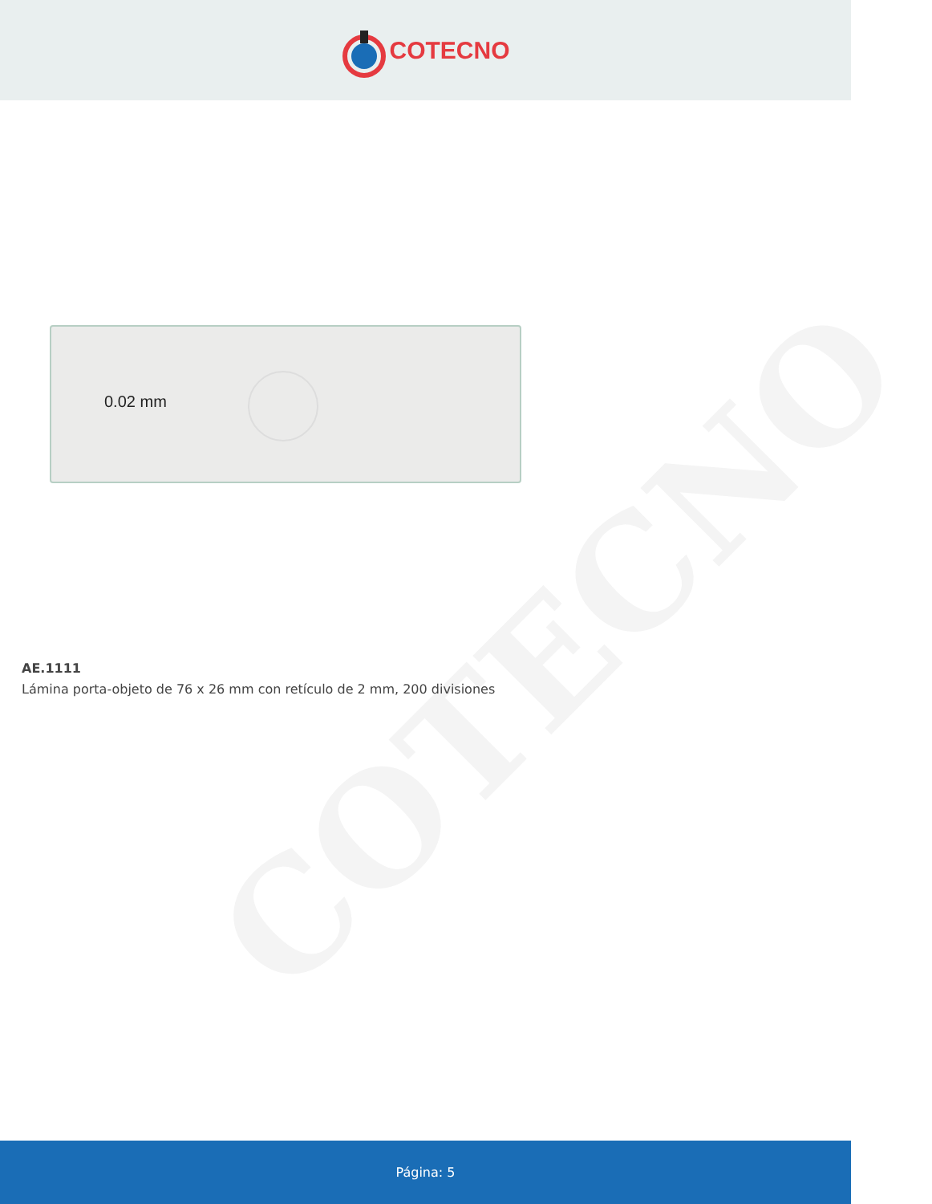COTECNO
COTECNO
0.02 mm
AE.1111
Lámina porta-objeto de 76 x 26 mm con retículo de 2 mm, 200 divisiones
Página: 5